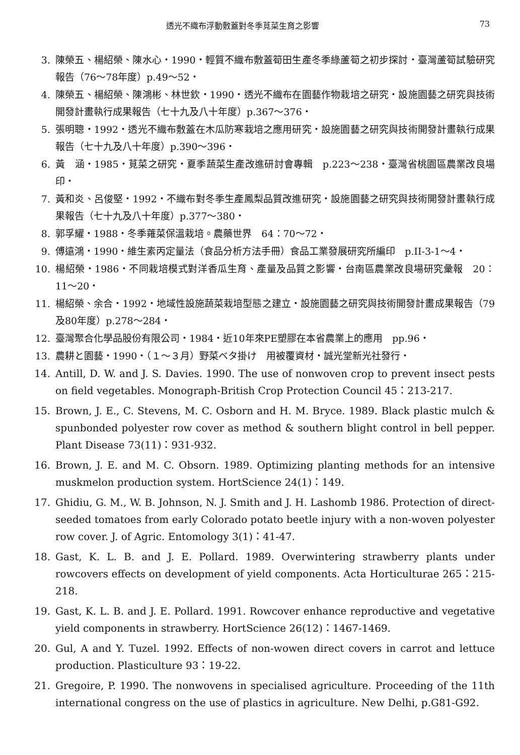透光不織布浮動敷蓋對冬季莧菜生育之影響 73
3. 陳榮五、楊紹榮、陳水心・1990・輕質不織布敷蓋筍田生產冬季綠蘆筍之初步探討・臺灣蘆筍試驗研究報告（76～78年度）p.49～52・
4. 陳榮五、楊紹榮、陳鴻彬、林世欽・1990・透光不織布在園藝作物栽培之研究・設施園藝之研究與技術開發計畫執行成果報告（七十九及八十年度）p.367～376・
5. 張明聰・1992・透光不織布敷蓋在木瓜防寒栽培之應用研究・設施園藝之研究與技術開發計畫執行成果報告（七十九及八十年度）p.390～396・
6. 黃　涵・1985・莧菜之研究・夏季蔬菜生產改進研討會專輯　p.223～238・臺灣省桃園區農業改良場印・
7. 黃和炎、呂俊堅・1992・不織布對冬季生產鳳梨品質改進研究・設施園藝之研究與技術開發計畫執行成果報告（七十九及八十年度）p.377～380・
8. 郭孚耀・1988・冬季蕹菜保溫栽培。農藥世界　64：70～72・
9. 傅遠鴻・1990・維生素丙定量法（食品分析方法手冊）食品工業發展研究所編印　p.II-3-1～4・
10. 楊紹榮・1986・不同栽培模式對洋香瓜生育、產量及品質之影響・台南區農業改良場研究彙報　20：11～20・
11. 楊紹榮、余合・1992・地域性設施蔬菜栽培型態之建立・設施園藝之研究與技術開發計畫成果報告（79及80年度）p.278～284・
12. 臺灣聚合化學品股份有限公司・1984・近10年來PE塑膠在本省農業上的應用　pp.96・
13. 農耕と園藝・1990・（１～３月）野菜ベタ掛け　用被覆資材・誠光堂新光社發行・
14. Antill, D. W. and J. S. Davies. 1990. The use of nonwoven crop to prevent insect pests on field vegetables. Monograph-British Crop Protection Council 45：213-217.
15. Brown, J. E., C. Stevens, M. C. Osborn and H. M. Bryce. 1989. Black plastic mulch & spunbonded polyester row cover as method & southern blight control in bell pepper. Plant Disease 73(11)：931-932.
16. Brown, J. E. and M. C. Obsorn. 1989. Optimizing planting methods for an intensive muskmelon production system. HortScience 24(1)：149.
17. Ghidiu, G. M., W. B. Johnson, N. J. Smith and J. H. Lashomb 1986. Protection of direct-seeded tomatoes from early Colorado potato beetle injury with a non-woven polyester row cover. J. of Agric. Entomology 3(1)：41-47.
18. Gast, K. L. B. and J. E. Pollard. 1989. Overwintering strawberry plants under rowcovers effects on development of yield components. Acta Horticulturae 265：215-218.
19. Gast, K. L. B. and J. E. Pollard. 1991. Rowcover enhance reproductive and vegetative yield components in strawberry. HortScience 26(12)：1467-1469.
20. Gul, A and Y. Tuzel. 1992. Effects of non-wowen direct covers in carrot and lettuce production. Plasticulture 93：19-22.
21. Gregoire, P. 1990. The nonwovens in specialised agriculture. Proceeding of the 11th international congress on the use of plastics in agriculture. New Delhi, p.G81-G92.